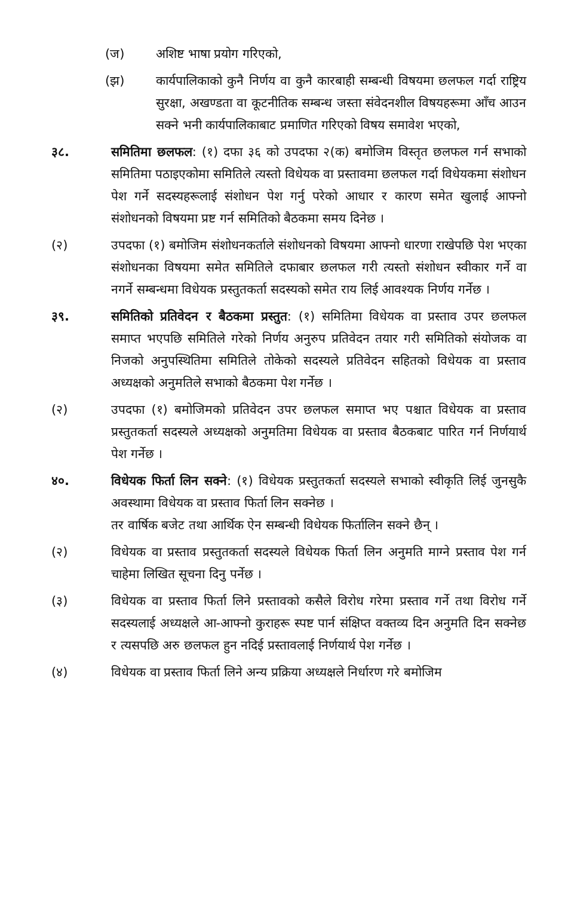(ज) अशिष्ट भाषा प्रयोग गरिएको,
(झ) कार्यपालिकाको कुनै निर्णय वा कुनै कारबाही सम्बन्धी विषयमा छलफल गर्दा राष्ट्रिय सुरक्षा, अखण्डता वा कूटनीतिक सम्बन्ध जस्ता संवेदनशील विषयहरूमा आँच आउन सक्ने भनी कार्यपालिकाबाट प्रमाणित गरिएको विषय समावेश भएको,
३८. समितिमा छलफल: (१) दफा ३६ को उपदफा २(क) बमोजिम विस्तृत छलफल गर्न सभाको समितिमा पठाइएकोमा समितिले त्यस्तो विधेयक वा प्रस्तावमा छलफल गर्दा विधेयकमा संशोधन पेश गर्ने सदस्यहरूलाई संशोधन पेश गर्नु परेको आधार र कारण समेत खुलाई आफ्नो संशोधनको विषयमा प्रष्ट गर्न समितिको बैठकमा समय दिनेछ ।
(२) उपदफा (१) बमोजिम संशोधनकर्ताले संशोधनको विषयमा आफ्नो धारणा राखेपछि पेश भएका संशोधनका विषयमा समेत समितिले दफाबार छलफल गरी त्यस्तो संशोधन स्वीकार गर्ने वा नगर्ने सम्बन्धमा विधेयक प्रस्तुतकर्ता सदस्यको समेत राय लिई आवश्यक निर्णय गर्नेछ ।
३९. समितिको प्रतिवेदन र बैठकमा प्रस्तुत: (१) समितिमा विधेयक वा प्रस्ताव उपर छलफल समाप्त भएपछि समितिले गरेको निर्णय अनुरुप प्रतिवेदन तयार गरी समितिको संयोजक वा निजको अनुपस्थितिमा समितिले तोकेको सदस्यले प्रतिवेदन सहितको विधेयक वा प्रस्ताव अध्यक्षको अनुमतिले सभाको बैठकमा पेश गर्नेछ ।
(२) उपदफा (१) बमोजिमको प्रतिवेदन उपर छलफल समाप्त भए पश्चात विधेयक वा प्रस्ताव प्रस्तुतकर्ता सदस्यले अध्यक्षको अनुमतिमा विधेयक वा प्रस्ताव बैठकबाट पारित गर्न निर्णयार्थ पेश गर्नेछ ।
४०. विधेयक फिर्ता लिन सक्ने: (१) विधेयक प्रस्तुतकर्ता सदस्यले सभाको स्वीकृति लिई जुनसुकै अवस्थामा विधेयक वा प्रस्ताव फिर्ता लिन सक्नेछ ।
तर वार्षिक बजेट तथा आर्थिक ऐन सम्बन्धी विधेयक फिर्तालिन सक्ने छैन् ।
(२) विधेयक वा प्रस्ताव प्रस्तुतकर्ता सदस्यले विधेयक फिर्ता लिन अनुमति माग्ने प्रस्ताव पेश गर्न चाहेमा लिखित सूचना दिनु पर्नेछ ।
(३) विधेयक वा प्रस्ताव फिर्ता लिने प्रस्तावको कसैले विरोध गरेमा प्रस्ताव गर्ने तथा विरोध गर्ने सदस्यलाई अध्यक्षले आ-आफ्नो कुराहरू स्पष्ट पार्न संक्षिप्त वक्तव्य दिन अनुमति दिन सक्नेछ र त्यसपछि अरु छलफल हुन नदिई प्रस्तावलाई निर्णयार्थ पेश गर्नेछ ।
(४) विधेयक वा प्रस्ताव फिर्ता लिने अन्य प्रक्रिया अध्यक्षले निर्धारण गरे बमोजिम